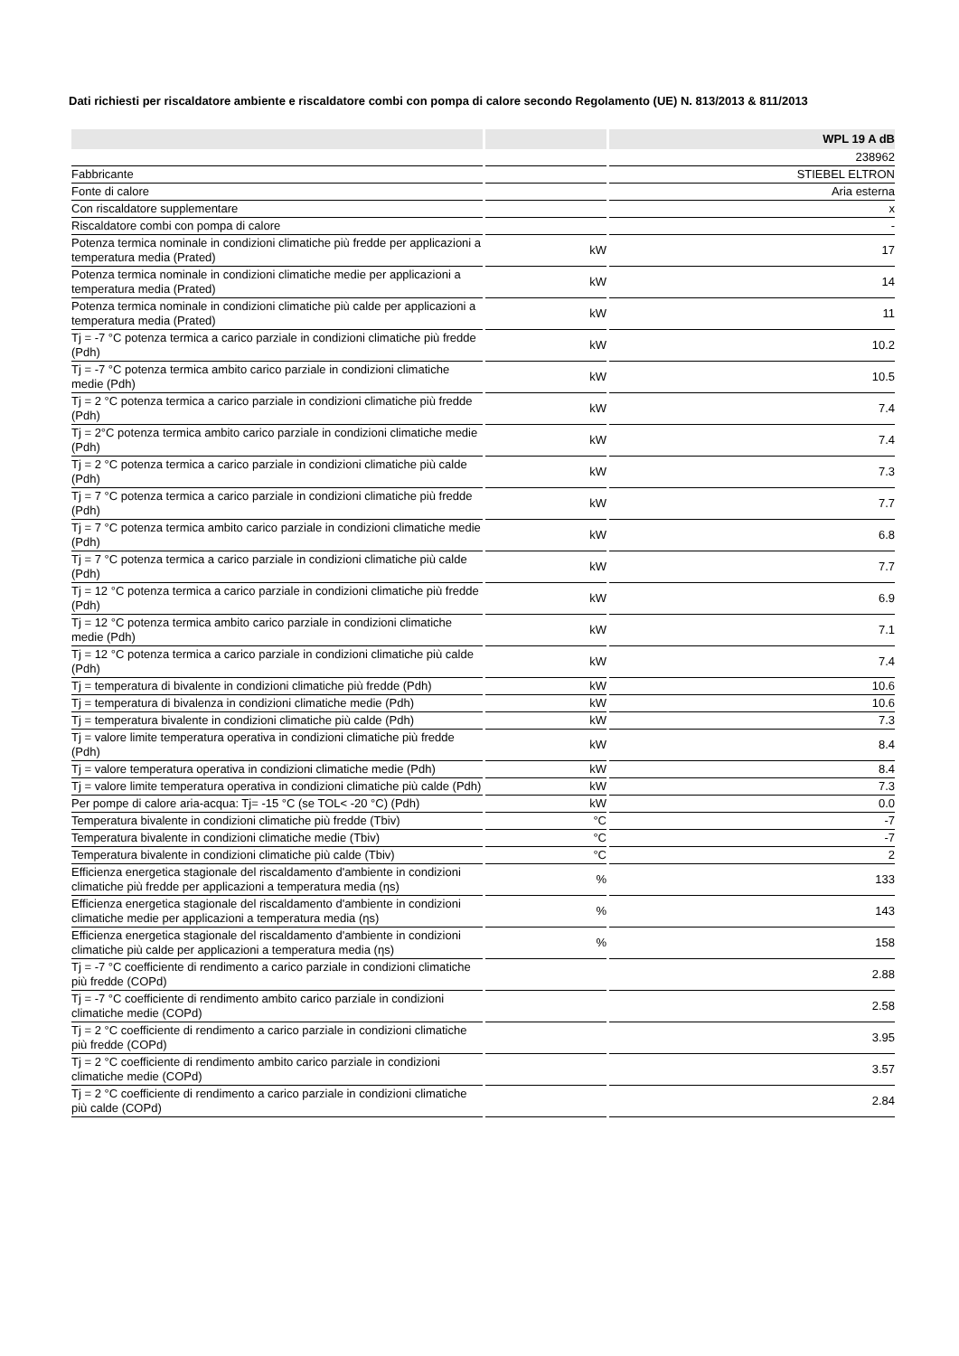Dati richiesti per riscaldatore ambiente e riscaldatore combi con pompa di calore secondo Regolamento (UE) N. 813/2013 & 811/2013
| | | WPL 19 A dB |
| --- | --- | --- |
| | | 238962 |
| Fabbricante | | STIEBEL ELTRON |
| Fonte di calore | | Aria esterna |
| Con riscaldatore supplementare | | x |
| Riscaldatore combi con pompa di calore | | - |
| Potenza termica nominale in condizioni climatiche più fredde per applicazioni a temperatura media (Prated) | kW | 17 |
| Potenza termica nominale in condizioni climatiche medie per applicazioni a temperatura media (Prated) | kW | 14 |
| Potenza termica nominale in condizioni climatiche più calde per applicazioni a temperatura media (Prated) | kW | 11 |
| Tj = -7 °C potenza termica a carico parziale in condizioni climatiche più fredde (Pdh) | kW | 10.2 |
| Tj = -7 °C potenza termica ambito carico parziale in condizioni climatiche medie (Pdh) | kW | 10.5 |
| Tj = 2 °C potenza termica a carico parziale in condizioni climatiche più fredde (Pdh) | kW | 7.4 |
| Tj = 2°C potenza termica ambito carico parziale in condizioni climatiche medie (Pdh) | kW | 7.4 |
| Tj = 2 °C potenza termica a carico parziale in condizioni climatiche più calde (Pdh) | kW | 7.3 |
| Tj = 7 °C potenza termica a carico parziale in condizioni climatiche più fredde (Pdh) | kW | 7.7 |
| Tj = 7 °C potenza termica ambito carico parziale in condizioni climatiche medie (Pdh) | kW | 6.8 |
| Tj = 7 °C potenza termica a carico parziale in condizioni climatiche più calde (Pdh) | kW | 7.7 |
| Tj = 12 °C potenza termica a carico parziale in condizioni climatiche più fredde (Pdh) | kW | 6.9 |
| Tj = 12 °C potenza termica ambito carico parziale in condizioni climatiche medie (Pdh) | kW | 7.1 |
| Tj = 12 °C potenza termica a carico parziale in condizioni climatiche più calde (Pdh) | kW | 7.4 |
| Tj = temperatura di bivalente in condizioni climatiche più fredde (Pdh) | kW | 10.6 |
| Tj = temperatura di bivalenza in condizioni climatiche medie (Pdh) | kW | 10.6 |
| Tj = temperatura bivalente in condizioni climatiche più calde (Pdh) | kW | 7.3 |
| Tj = valore limite temperatura operativa in condizioni climatiche più fredde (Pdh) | kW | 8.4 |
| Tj = valore temperatura operativa in condizioni climatiche medie (Pdh) | kW | 8.4 |
| Tj = valore limite temperatura operativa in condizioni climatiche più calde (Pdh) | kW | 7.3 |
| Per pompe di calore aria-acqua: Tj= -15 °C (se TOL< -20 °C) (Pdh) | kW | 0.0 |
| Temperatura bivalente in condizioni climatiche più fredde (Tbiv) | °C | -7 |
| Temperatura bivalente in condizioni climatiche medie (Tbiv) | °C | -7 |
| Temperatura bivalente in condizioni climatiche più calde (Tbiv) | °C | 2 |
| Efficienza energetica stagionale del riscaldamento d'ambiente in condizioni climatiche più fredde per applicazioni a temperatura media (ηs) | % | 133 |
| Efficienza energetica stagionale del riscaldamento d'ambiente in condizioni climatiche medie per applicazioni a temperatura media (ηs) | % | 143 |
| Efficienza energetica stagionale del riscaldamento d'ambiente in condizioni climatiche più calde per applicazioni a temperatura media (ηs) | % | 158 |
| Tj = -7 °C coefficiente di rendimento a carico parziale in condizioni climatiche più fredde (COPd) | | 2.88 |
| Tj = -7 °C coefficiente di rendimento ambito carico parziale in condizioni climatiche medie (COPd) | | 2.58 |
| Tj = 2 °C coefficiente di rendimento a carico parziale in condizioni climatiche più fredde (COPd) | | 3.95 |
| Tj = 2 °C coefficiente di rendimento ambito carico parziale in condizioni climatiche medie (COPd) | | 3.57 |
| Tj = 2 °C coefficiente di rendimento a carico parziale in condizioni climatiche più calde (COPd) | | 2.84 |